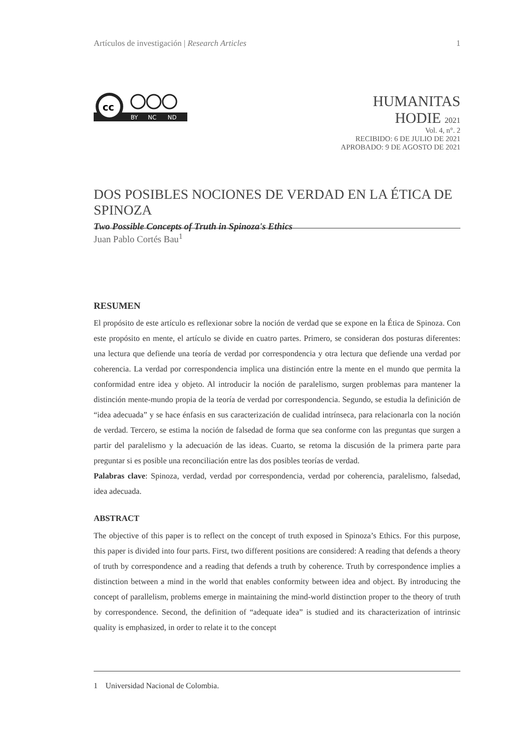Artículos de investigación | Research Articles 1
cc
BY
NC
ND
HUMANITAS
HODIE 2021
Vol. 4, n°. 2
RECIBIDO: 6 DE JULIO DE 2021
APROBADO: 9 DE AGOSTO DE 2021
DOS POSIBLES NOCIONES DE VERDAD EN LA ÉTICA DE SPINOZA
Two Possible Concepts of Truth in Spinoza's Ethics
Juan Pablo Cortés Bau<sup>1</sup>
RESUMEN
El propósito de este artículo es reflexionar sobre la noción de verdad que se expone en la Ética de Spinoza. Con este propósito en mente, el artículo se divide en cuatro partes. Primero, se consideran dos posturas diferentes: una lectura que defiende una teoría de verdad por correspondencia y otra lectura que defiende una verdad por coherencia. La verdad por correspondencia implica una distinción entre la mente en el mundo que permita la conformidad entre idea y objeto. Al introducir la noción de paralelismo, surgen problemas para mantener la distinción mente-mundo propia de la teoría de verdad por correspondencia. Segundo, se estudia la definición de “idea adecuada” y se hace énfasis en sus caracterización de cualidad intrínseca, para relacionarla con la noción de verdad. Tercero, se estima la noción de falsedad de forma que sea conforme con las preguntas que surgen a partir del paralelismo y la adecuación de las ideas. Cuarto, se retoma la discusión de la primera parte para preguntar si es posible una reconciliación entre las dos posibles teorías de verdad.
Palabras clave: Spinoza, verdad, verdad por correspondencia, verdad por coherencia, paralelismo, falsedad, idea adecuada.
ABSTRACT
The objective of this paper is to reflect on the concept of truth exposed in Spinoza’s Ethics. For this purpose, this paper is divided into four parts. First, two different positions are considered: A reading that defends a theory of truth by correspondence and a reading that defends a truth by coherence. Truth by correspondence implies a distinction between a mind in the world that enables conformity between idea and object. By introducing the concept of parallelism, problems emerge in maintaining the mind-world distinction proper to the theory of truth by correspondence. Second, the definition of “adequate idea” is studied and its characterization of intrinsic quality is emphasized, in order to relate it to the concept
1 Universidad Nacional de Colombia.